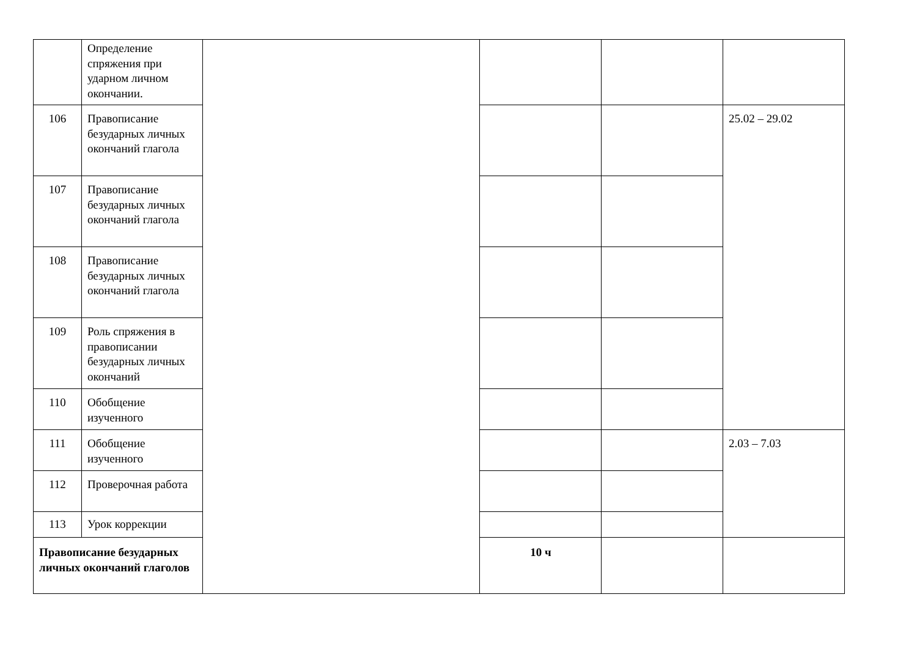| | Определение спряжения при ударном личном окончании. | | | | |
| 106 | Правописание безударных личных окончаний глагола | | | | 25.02 – 29.02 |
| 107 | Правописание безударных личных окончаний глагола | | | | |
| 108 | Правописание безударных личных окончаний глагола | | | | |
| 109 | Роль спряжения в правописании безударных личных окончаний | | | | |
| 110 | Обобщение изученного | | | | |
| 111 | Обобщение изученного | | | | 2.03 – 7.03 |
| 112 | Проверочная работа | | | | |
| 113 | Урок коррекции | | | | |
| Правописание безударных личных окончаний глаголов | | | 10 ч | | |